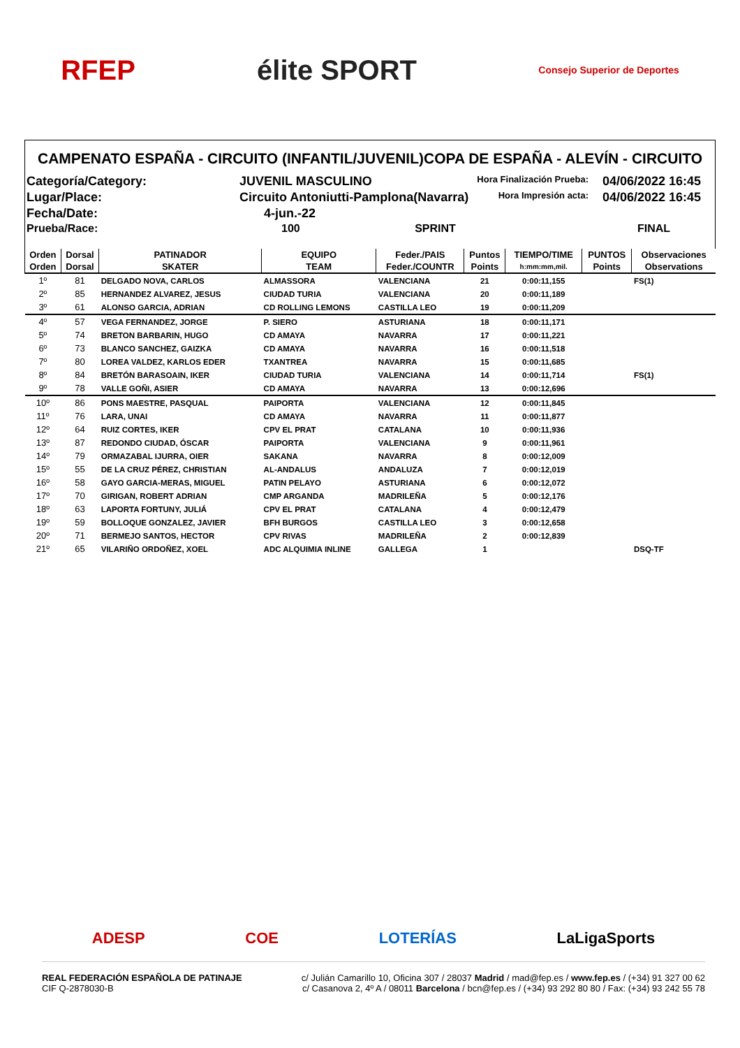RFEP élite SPORT
Consejo Superior de Deportes
CAMPENATO ESPAÑA - CIRCUITO (INFANTIL/JUVENIL)COPA DE ESPAÑA - ALEVÍN - CIRCUITO
Categoría/Category:
JUVENIL MASCULINO
Hora Finalización Prueba:
04/06/2022 16:45
Lugar/Place:
Circuito Antoniutti-Pamplona(Navarra)
Hora Impresión acta:
04/06/2022 16:45
Fecha/Date:
4-jun.-22
Prueba/Race:
100 SPRINT
FINAL
| Orden | Dorsal | PATINADOR | EQUIPO | Feder./PAIS | Puntos | TIEMPO/TIME | PUNTOS | Observaciones |
| --- | --- | --- | --- | --- | --- | --- | --- | --- |
| Orden | Dorsal | SKATER | TEAM | Feder./COUNTR | Points | h:mm:mm,mil. | Points | Observations |
| 1º | 81 | DELGADO NOVA, CARLOS | ALMASSORA | VALENCIANA | 21 | 0:00:11,155 | | FS(1) |
| 2º | 85 | HERNANDEZ ALVAREZ, JESUS | CIUDAD TURIA | VALENCIANA | 20 | 0:00:11,189 | | |
| 3º | 61 | ALONSO GARCIA, ADRIAN | CD ROLLING LEMONS | CASTILLA LEO | 19 | 0:00:11,209 | | |
| 4º | 57 | VEGA FERNANDEZ, JORGE | P. SIERO | ASTURIANA | 18 | 0:00:11,171 | | |
| 5º | 74 | BRETON BARBARIN, HUGO | CD AMAYA | NAVARRA | 17 | 0:00:11,221 | | |
| 6º | 73 | BLANCO SANCHEZ, GAIZKA | CD AMAYA | NAVARRA | 16 | 0:00:11,518 | | |
| 7º | 80 | LOREA VALDEZ, KARLOS EDER | TXANTREA | NAVARRA | 15 | 0:00:11,685 | | |
| 8º | 84 | BRETÓN BARASOAIN, IKER | CIUDAD TURIA | VALENCIANA | 14 | 0:00:11,714 | | FS(1) |
| 9º | 78 | VALLE GOÑI, ASIER | CD AMAYA | NAVARRA | 13 | 0:00:12,696 | | |
| 10º | 86 | PONS MAESTRE, PASQUAL | PAIPORTA | VALENCIANA | 12 | 0:00:11,845 | | |
| 11º | 76 | LARA, UNAI | CD AMAYA | NAVARRA | 11 | 0:00:11,877 | | |
| 12º | 64 | RUIZ CORTES, IKER | CPV EL PRAT | CATALANA | 10 | 0:00:11,936 | | |
| 13º | 87 | REDONDO CIUDAD, ÓSCAR | PAIPORTA | VALENCIANA | 9 | 0:00:11,961 | | |
| 14º | 79 | ORMAZABAL IJURRA, OIER | SAKANA | NAVARRA | 8 | 0:00:12,009 | | |
| 15º | 55 | DE LA CRUZ PÉREZ, CHRISTIAN | AL-ANDALUS | ANDALUZA | 7 | 0:00:12,019 | | |
| 16º | 58 | GAYO GARCIA-MERAS, MIGUEL | PATIN PELAYO | ASTURIANA | 6 | 0:00:12,072 | | |
| 17º | 70 | GIRIGAN, ROBERT ADRIAN | CMP ARGANDA | MADRILEÑA | 5 | 0:00:12,176 | | |
| 18º | 63 | LAPORTA FORTUNY, JULIÁ | CPV EL PRAT | CATALANA | 4 | 0:00:12,479 | | |
| 19º | 59 | BOLLOQUE GONZALEZ, JAVIER | BFH BURGOS | CASTILLA LEO | 3 | 0:00:12,658 | | |
| 20º | 71 | BERMEJO SANTOS, HECTOR | CPV RIVAS | MADRILEÑA | 2 | 0:00:12,839 | | |
| 21º | 65 | VILARIÑO ORDOÑEZ, XOEL | ADC ALQUIMIA INLINE | GALLEGA | 1 | | | DSQ-TF |
ADESP COE LOTERÍAS LaLigaSports
REAL FEDERACIÓN ESPAÑOLA DE PATINAJE
CIF Q-2878030-B
c/ Julián Camarillo 10, Oficina 307 / 28037 Madrid / mad@fep.es / www.fep.es / (+34) 91 327 00 62
c/ Casanova 2, 4º A / 08011 Barcelona / bcn@fep.es / (+34) 93 292 80 80 / Fax: (+34) 93 242 55 78